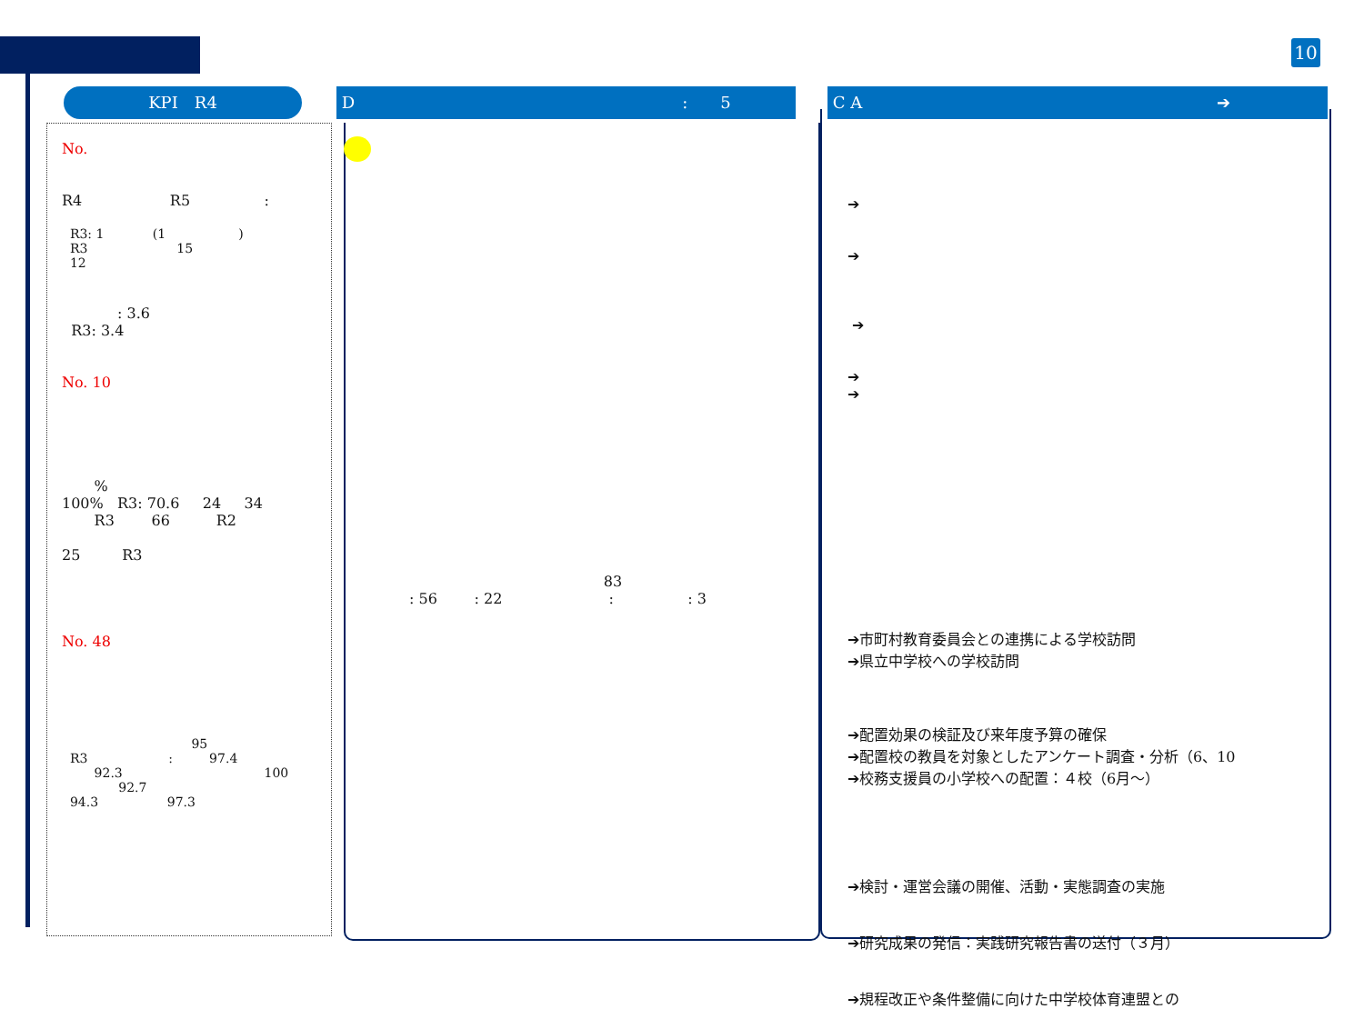10
KPI　R4 D:　　5 C A ➔
No.
R4 R5 :
R3: 1 (1 ) R3 15 12
: 3.6 R3: 3.4
No. 10
% 100% R3: 70.6 24 34 R3 66 R2 25 R3
No. 48
95 R3 : 97.4 92.3 100 92.7 94.3 97.3
83 : 56 : 22 : : 3
➔ ➔ ➔ ➔ ➔ ➔市町村教育委員会との連携による学校訪問 ➔県立中学校への学校訪問 ➔配置効果の検証及び来年度予算の確保 ➔配置校の教員を対象としたアンケート調査・分析（6、10 ➔校務支援員の小学校への配置：４校（6月～） ➔検討・運営会議の開催、活動・実態調査の実施 ➔研究成果の発信：実践研究報告書の送付（３月） ➔規程改正や条件整備に向けた中学校体育連盟との